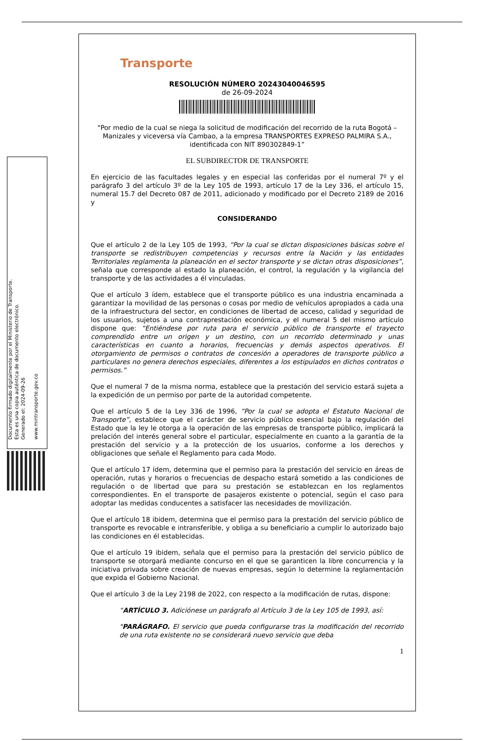Documento firmado digitalmente por el Ministerio de Transporte.
Esta es una copia auténtica de documento electrónico.
Generado el: 2024-09-26
www.mintransporte.gov.co
Transporte
RESOLUCIÓN NÚMERO 20243040046595
de 26-09-2024
"Por medio de la cual se niega la solicitud de modificación del recorrido de la ruta Bogotá – Manizales y viceversa vía Cambao, a la empresa TRANSPORTES EXPRESO PALMIRA S.A., identificada con NIT 890302849-1”
EL SUBDIRECTOR DE TRANSPORTE
En ejercicio de las facultades legales y en especial las conferidas por el numeral 7º y el parágrafo 3 del artículo 3º de la Ley 105 de 1993, artículo 17 de la Ley 336, el artículo 15, numeral 15.7 del Decreto 087 de 2011, adicionado y modificado por el Decreto 2189 de 2016 y
CONSIDERANDO
Que el artículo 2 de la Ley 105 de 1993, “Por la cual se dictan disposiciones básicas sobre el transporte se redistribuyen competencias y recursos entre la Nación y las entidades Territoriales reglamenta la planeación en el sector transporte y se dictan otras disposiciones”, señala que corresponde al estado la planeación, el control, la regulación y la vigilancia del transporte y de las actividades a él vinculadas.
Que el artículo 3 ídem, establece que el transporte público es una industria encaminada a garantizar la movilidad de las personas o cosas por medio de vehículos apropiados a cada una de la infraestructura del sector, en condiciones de libertad de acceso, calidad y seguridad de los usuarios, sujetos a una contraprestación económica, y el numeral 5 del mismo artículo dispone que: “Entiéndese por ruta para el servicio público de transporte el trayecto comprendido entre un origen y un destino, con un recorrido determinado y unas características en cuanto a horarios, frecuencias y demás aspectos operativos. El otorgamiento de permisos o contratos de concesión a operadores de transporte público a particulares no genera derechos especiales, diferentes a los estipulados en dichos contratos o permisos.”
Que el numeral 7 de la misma norma, establece que la prestación del servicio estará sujeta a la expedición de un permiso por parte de la autoridad competente.
Que el artículo 5 de la Ley 336 de 1996, “Por la cual se adopta el Estatuto Nacional de Transporte”, establece que el carácter de servicio público esencial bajo la regulación del Estado que la ley le otorga a la operación de las empresas de transporte público, implicará la prelación del interés general sobre el particular, especialmente en cuanto a la garantía de la prestación del servicio y a la protección de los usuarios, conforme a los derechos y obligaciones que señale el Reglamento para cada Modo.
Que el artículo 17 ídem, determina que el permiso para la prestación del servicio en áreas de operación, rutas y horarios o frecuencias de despacho estará sometido a las condiciones de regulación o de libertad que para su prestación se establezcan en los reglamentos correspondientes. En el transporte de pasajeros existente o potencial, según el caso para adoptar las medidas conducentes a satisfacer las necesidades de movilización.
Que el artículo 18 ibidem, determina que el permiso para la prestación del servicio público de transporte es revocable e intransferible, y obliga a su beneficiario a cumplir lo autorizado bajo las condiciones en él establecidas.
Que el artículo 19 ibidem, señala que el permiso para la prestación del servicio público de transporte se otorgará mediante concurso en el que se garanticen la libre concurrencia y la iniciativa privada sobre creación de nuevas empresas, según lo determine la reglamentación que expida el Gobierno Nacional.
Que el artículo 3 de la Ley 2198 de 2022, con respecto a la modificación de rutas, dispone:
“ARTÍCULO 3. Adiciónese un parágrafo al Artículo 3 de la Ley 105 de 1993, así:
"PARÁGRAFO. El servicio que pueda configurarse tras la modificación del recorrido de una ruta existente no se considerará nuevo servicio que deba
1